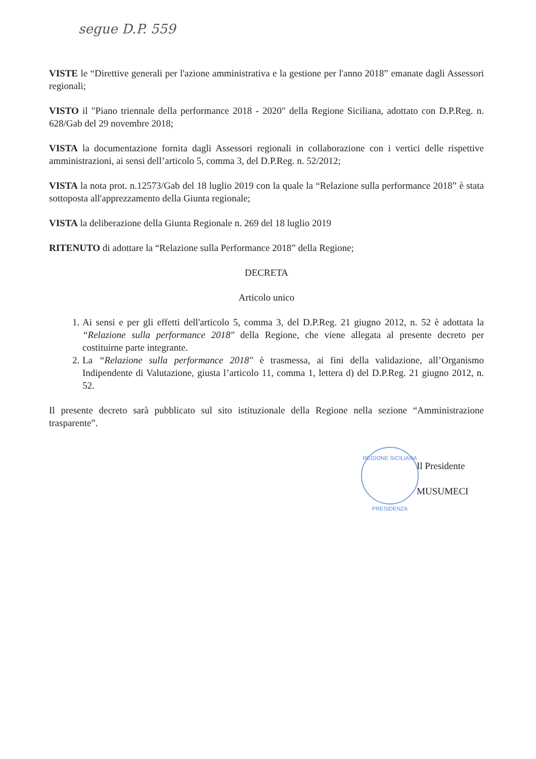segue D.P. 559
VISTE le “Direttive generali per l'azione amministrativa e la gestione per l'anno 2018” emanate dagli Assessori regionali;
VISTO il "Piano triennale della performance 2018 - 2020" della Regione Siciliana, adottato con D.P.Reg. n. 628/Gab del 29 novembre 2018;
VISTA la documentazione fornita dagli Assessori regionali in collaborazione con i vertici delle rispettive amministrazioni, ai sensi dell’articolo 5, comma 3, del D.P.Reg. n. 52/2012;
VISTA la nota prot. n.12573/Gab del 18 luglio 2019 con la quale la “Relazione sulla performance 2018” è stata sottoposta all'apprezzamento della Giunta regionale;
VISTA la deliberazione della Giunta Regionale n. 269 del 18 luglio 2019
RITENUTO di adottare la “Relazione sulla Performance 2018” della Regione;
DECRETA
Articolo unico
1. Ai sensi e per gli effetti dell'articolo 5, comma 3, del D.P.Reg. 21 giugno 2012, n. 52 è adottata la “Relazione sulla performance 2018" della Regione, che viene allegata al presente decreto per costituirne parte integrante.
2. La “Relazione sulla performance 2018" è trasmessa, ai fini della validazione, all’Organismo Indipendente di Valutazione, giusta l’articolo 11, comma 1, lettera d) del D.P.Reg. 21 giugno 2012, n. 52.
Il presente decreto sarà pubblicato sul sito istituzionale della Regione nella sezione “Amministrazione trasparente”.
REGIONE SICILIANA
PRESIDENZA
Il Presidente
MUSUMECI